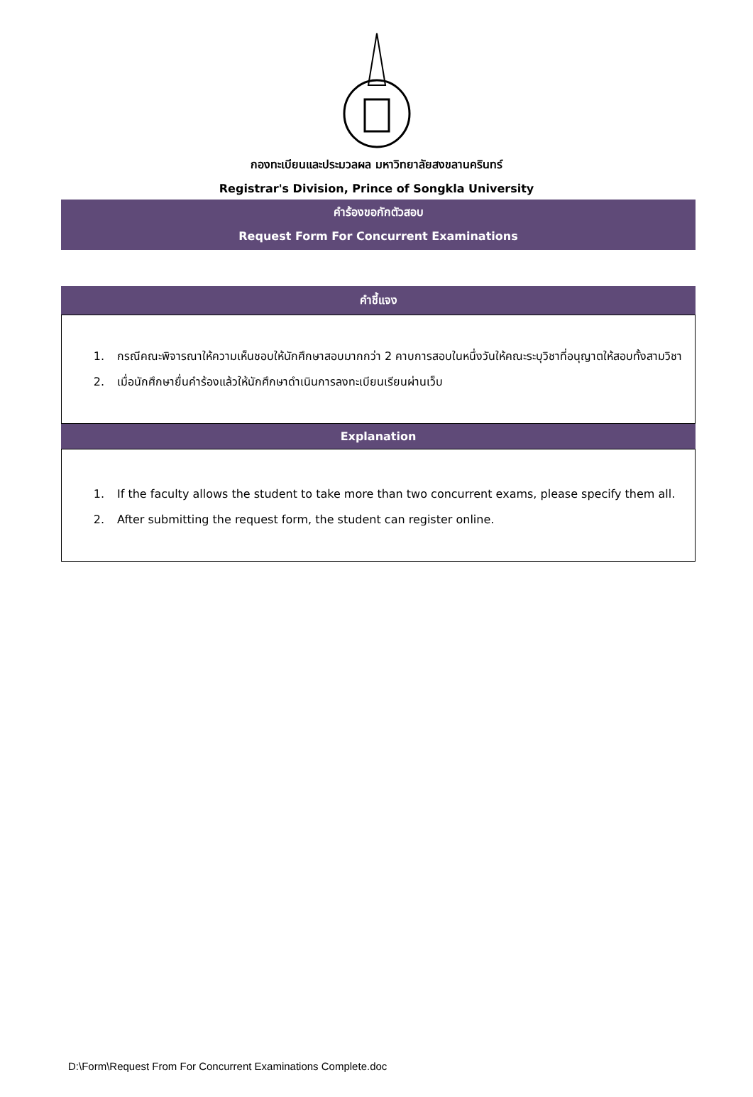กองทะเบียนและประมวลผล มหาวิทยาลัยสงขลานครินทร์
Registrar's Division, Prince of Songkla University
คำร้องขอกักตัวสอบ
Request Form For Concurrent Examinations
คำชี้แจง
1. กรณีคณะพิจารณาให้ความเห็นชอบให้นักศึกษาสอบมากกว่า 2 คาบการสอบในหนึ่งวันให้คณะระบุวิชาที่อนุญาตให้สอบทั้งสามวิชา
2. เมื่อนักศึกษายื่นคำร้องแล้วให้นักศึกษาดำเนินการลงทะเบียนเรียนผ่านเว็บ
Explanation
1. If the faculty allows the student to take more than two concurrent exams, please specify them all.
2. After submitting the request form, the student can register online.
D:\Form\Request From For Concurrent Examinations Complete.doc